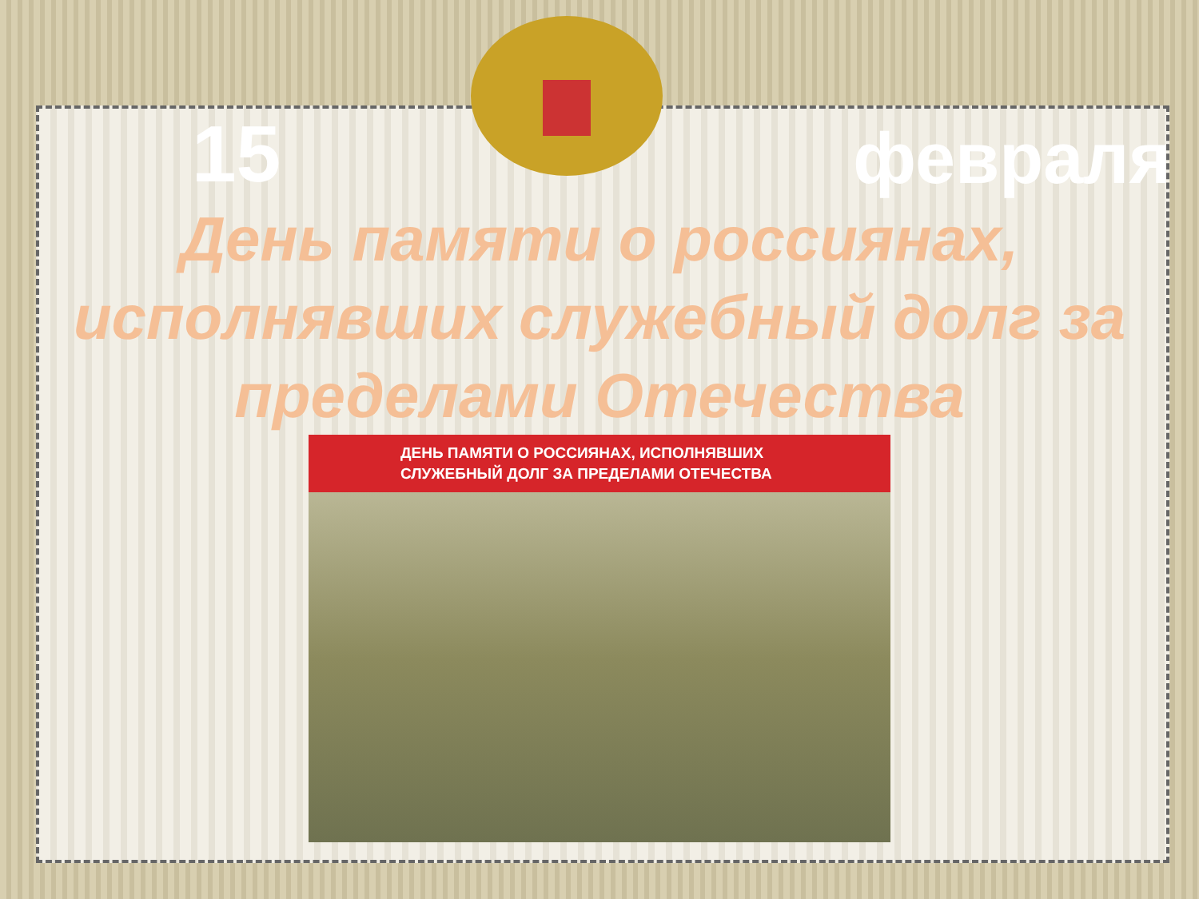15 февраля
День памяти о россиянах, исполнявших служебный долг за пределами Отечества
ДЕНЬ ПАМЯТИ О РОССИЯНАХ, ИСПОЛНЯВШИХ
СЛУЖЕБНЫЙ ДОЛГ ЗА ПРЕДЕЛАМИ ОТЕЧЕСТВА